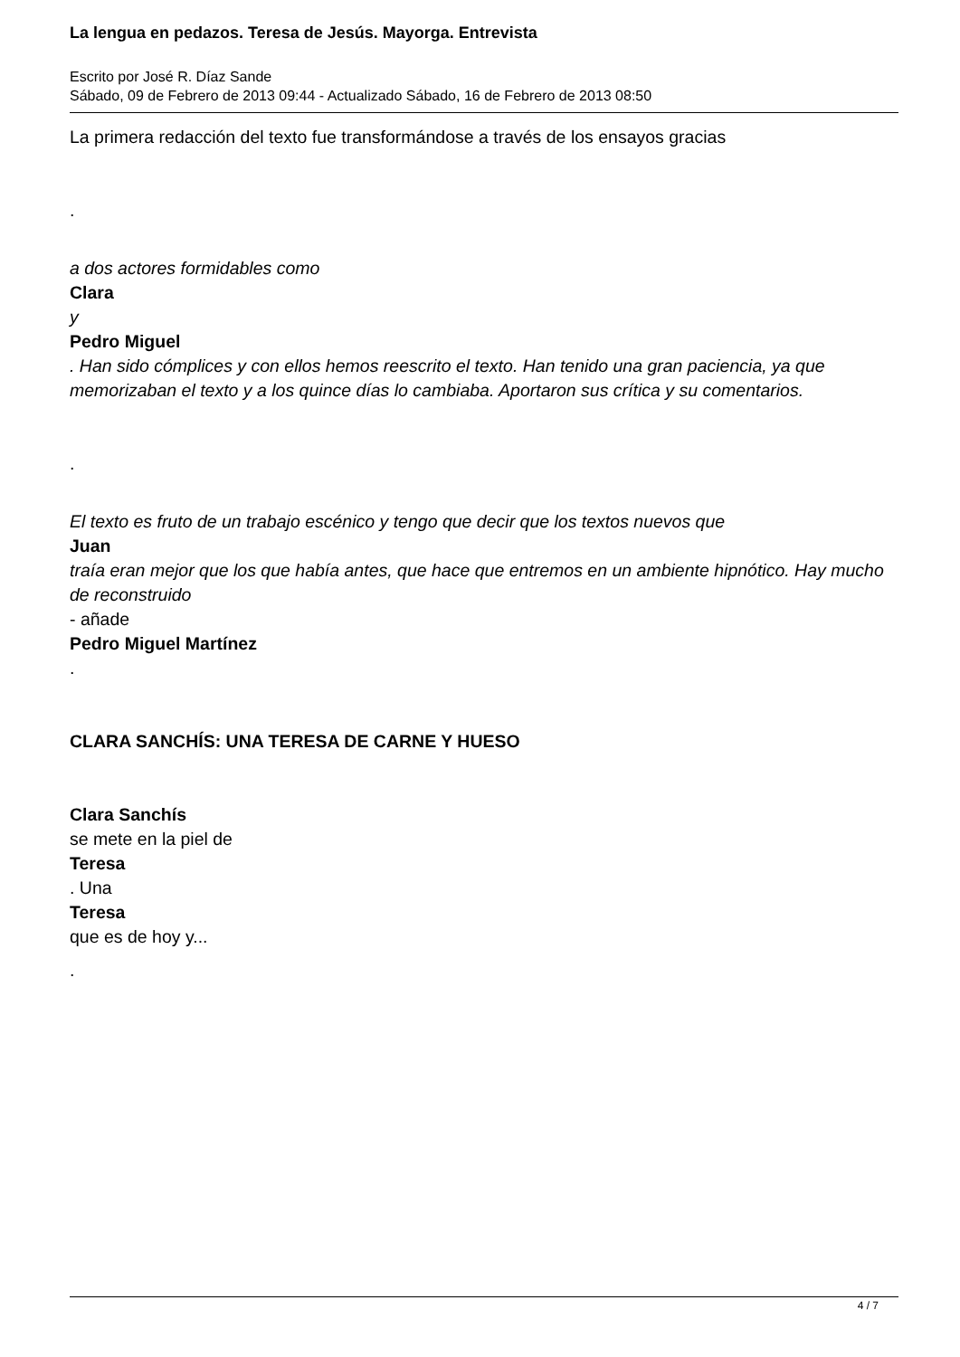La lengua en pedazos. Teresa de Jesús. Mayorga. Entrevista
Escrito por José R. Díaz Sande
Sábado, 09 de Febrero de 2013 09:44 - Actualizado Sábado, 16 de Febrero de 2013 08:50
La primera redacción del texto fue transformándose a través de los ensayos gracias
.
a dos actores formidables como
Clara
y
Pedro Miguel
. Han sido cómplices y con ellos hemos reescrito el texto. Han tenido una gran paciencia, ya que memorizaban el texto y a los quince días lo cambiaba. Aportaron sus crítica y su comentarios.
.
El texto es fruto de un trabajo escénico y tengo que decir que los textos nuevos que
Juan
traía eran mejor que los que había antes, que hace que entremos en un ambiente hipnótico. Hay mucho de reconstruido
- añade
Pedro Miguel Martínez
.
CLARA SANCHÍS: UNA TERESA DE CARNE Y HUESO
Clara Sanchís
se mete en la piel de
Teresa
. Una
Teresa
que es de hoy y...
.
4 / 7